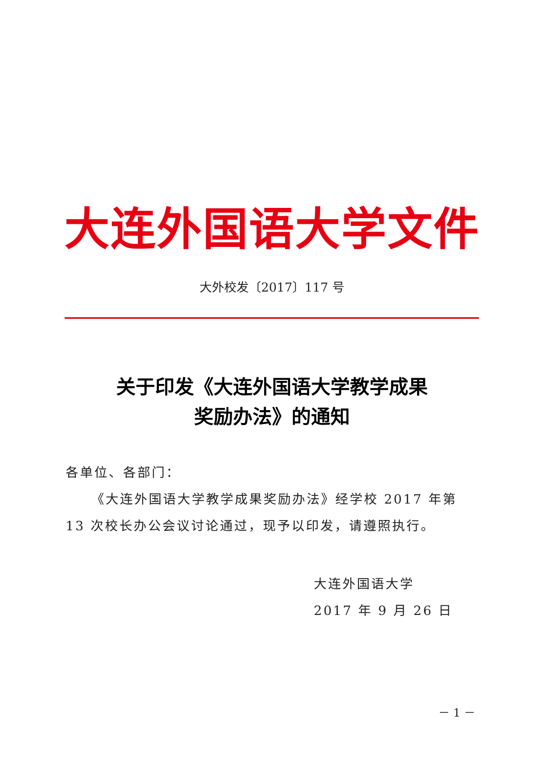大连外国语大学文件
大外校发〔2017〕117 号
关于印发《大连外国语大学教学成果
奖励办法》的通知
各单位、各部门：
《大连外国语大学教学成果奖励办法》经学校 2017 年第 13 次校长办公会议讨论通过，现予以印发，请遵照执行。
大连外国语大学
2017 年 9 月 26 日
－ 1 －